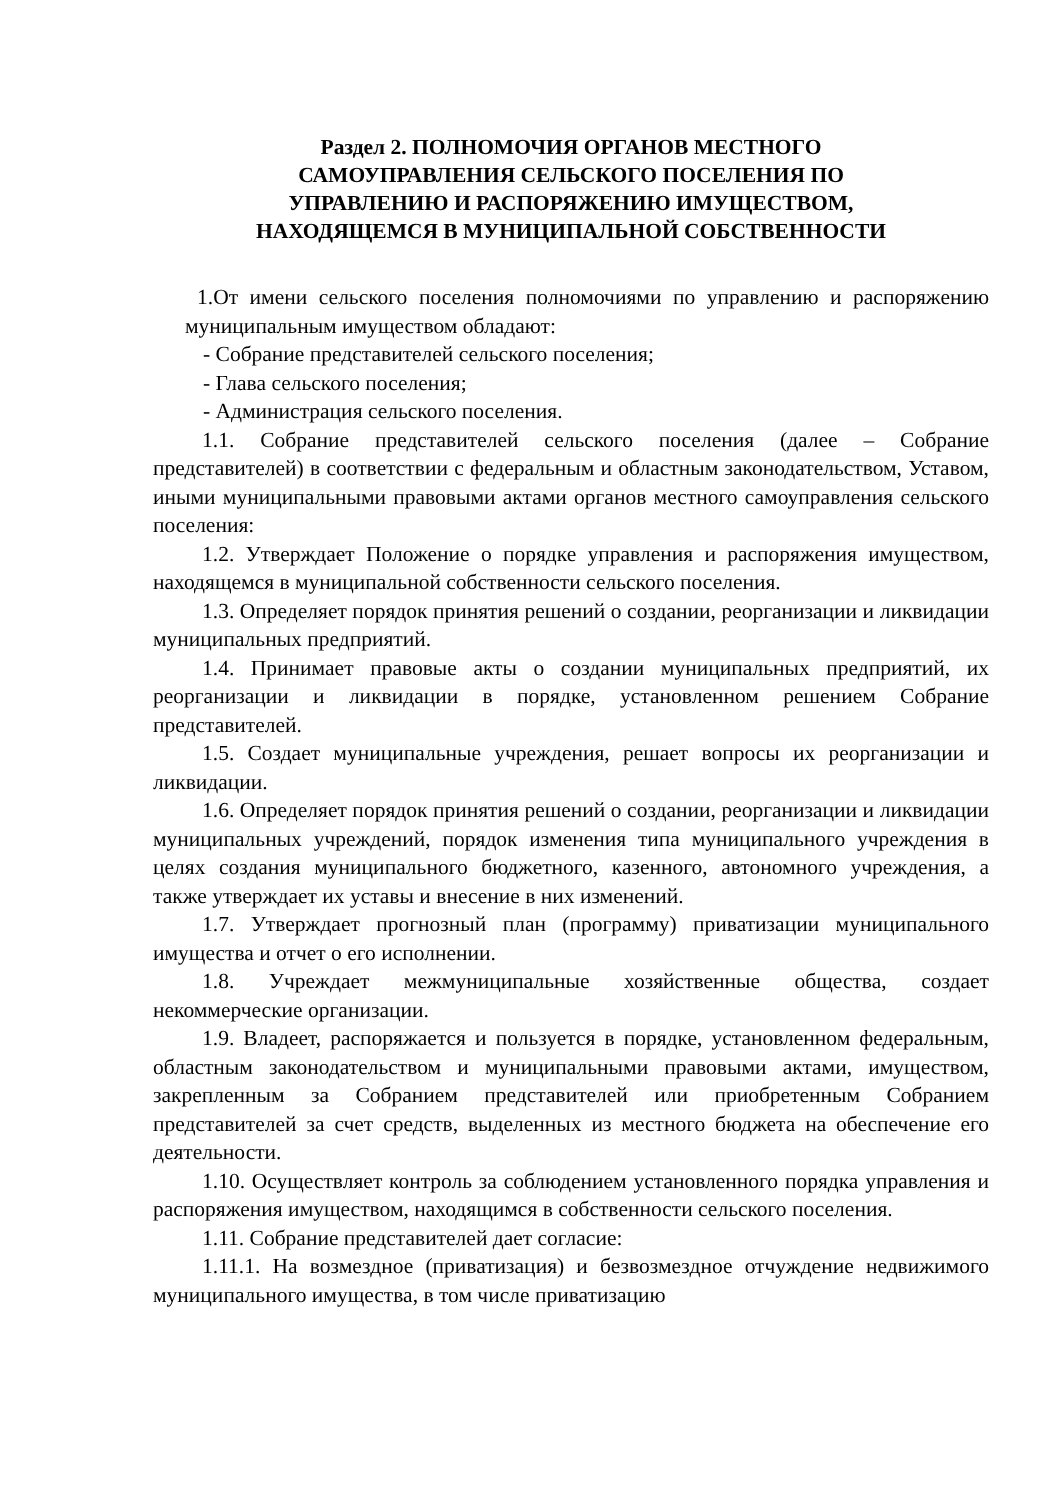Раздел 2. ПОЛНОМОЧИЯ ОРГАНОВ МЕСТНОГО
САМОУПРАВЛЕНИЯ СЕЛЬСКОГО ПОСЕЛЕНИЯ ПО
УПРАВЛЕНИЮ И РАСПОРЯЖЕНИЮ ИМУЩЕСТВОМ,
НАХОДЯЩЕМСЯ В МУНИЦИПАЛЬНОЙ СОБСТВЕННОСТИ
1.От имени сельского поселения полномочиями по управлению и распоряжению муниципальным имуществом обладают:
- Собрание представителей сельского поселения;
- Глава сельского поселения;
- Администрация сельского поселения.
1.1. Собрание представителей сельского поселения (далее – Собрание представителей) в соответствии с федеральным и областным законодательством, Уставом, иными муниципальными правовыми актами органов местного самоуправления сельского поселения:
1.2. Утверждает Положение о порядке управления и распоряжения имуществом, находящемся в муниципальной собственности сельского поселения.
1.3. Определяет порядок принятия решений о создании, реорганизации и ликвидации муниципальных предприятий.
1.4. Принимает правовые акты о создании муниципальных предприятий, их реорганизации и ликвидации в порядке, установленном решением Собрание представителей.
1.5. Создает муниципальные учреждения, решает вопросы их реорганизации и ликвидации.
1.6. Определяет порядок принятия решений о создании, реорганизации и ликвидации муниципальных учреждений, порядок изменения типа муниципального учреждения в целях создания муниципального бюджетного, казенного, автономного учреждения, а также утверждает их уставы и внесение в них изменений.
1.7. Утверждает прогнозный план (программу) приватизации муниципального имущества и отчет о его исполнении.
1.8. Учреждает межмуниципальные хозяйственные общества, создает некоммерческие организации.
1.9. Владеет, распоряжается и пользуется в порядке, установленном федеральным, областным законодательством и муниципальными правовыми актами, имуществом, закрепленным за Собранием представителей или приобретенным Собранием представителей за счет средств, выделенных из местного бюджета на обеспечение его деятельности.
1.10. Осуществляет контроль за соблюдением установленного порядка управления и распоряжения имуществом, находящимся в собственности сельского поселения.
1.11. Собрание представителей дает согласие:
1.11.1. На возмездное (приватизация) и безвозмездное отчуждение недвижимого муниципального имущества, в том числе приватизацию